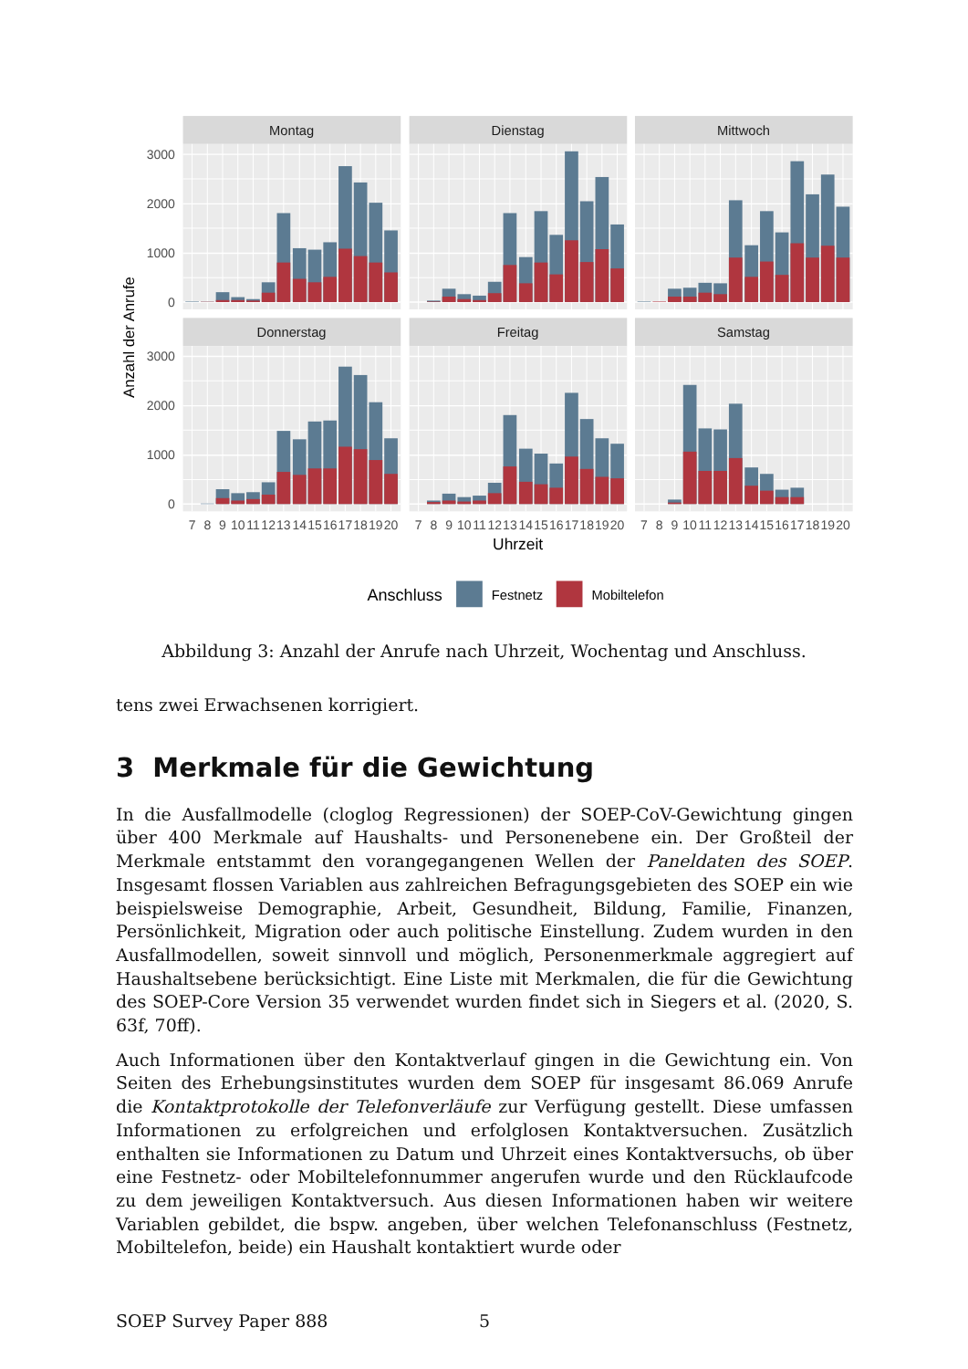Montag
Dienstag
Mittwoch
Donnerstag
Freitag
Samstag
3000
2000
1000
0
3000
2000
1000
0
Anzahl der Anrufe
7
8
9
10
11
12
13
14
15
16
17
18
19
20
7
8
9
10
11
12
13
14
15
16
17
18
19
20
7
8
9
10
11
12
13
14
15
16
17
18
19
20
Uhrzeit
Anschluss
Festnetz
Mobiltelefon
Abbildung 3: Anzahl der Anrufe nach Uhrzeit, Wochentag und Anschluss.
tens zwei Erwachsenen korrigiert.
3 Merkmale für die Gewichtung
In die Ausfallmodelle (cloglog Regressionen) der SOEP-CoV-Gewichtung gingen über 400 Merkmale auf Haushalts- und Personenebene ein. Der Großteil der Merkmale entstammt den vorangegangenen Wellen der Paneldaten des SOEP. Insgesamt flossen Variablen aus zahlreichen Befragungsgebieten des SOEP ein wie beispielsweise Demographie, Arbeit, Gesundheit, Bildung, Familie, Finanzen, Persönlichkeit, Migration oder auch politische Einstellung. Zudem wurden in den Ausfallmodellen, soweit sinnvoll und möglich, Personenmerkmale aggregiert auf Haushaltsebene berücksichtigt. Eine Liste mit Merkmalen, die für die Gewichtung des SOEP-Core Version 35 verwendet wurden findet sich in Siegers et al. (2020, S. 63f, 70ff).
Auch Informationen über den Kontaktverlauf gingen in die Gewichtung ein. Von Seiten des Erhebungsinstitutes wurden dem SOEP für insgesamt 86.069 Anrufe die Kontaktprotokolle der Telefonverläufe zur Verfügung gestellt. Diese umfassen Informationen zu erfolgreichen und erfolglosen Kontaktversuchen. Zusätzlich enthalten sie Informationen zu Datum und Uhrzeit eines Kontaktversuchs, ob über eine Festnetz- oder Mobiltelefonnummer angerufen wurde und den Rücklaufcode zu dem jeweiligen Kontaktversuch. Aus diesen Informationen haben wir weitere Variablen gebildet, die bspw. angeben, über welchen Telefonanschluss (Festnetz, Mobiltelefon, beide) ein Haushalt kontaktiert wurde oder
SOEP Survey Paper 888 5